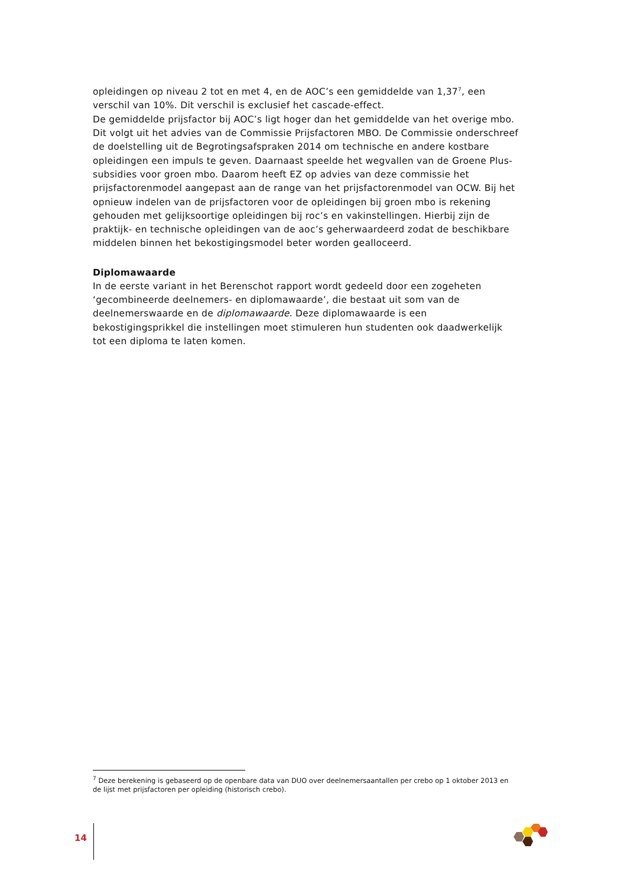opleidingen op niveau 2 tot en met 4, en de AOC’s een gemiddelde van 1,37<sup>7</sup>, een verschil van 10%. Dit verschil is exclusief het cascade-effect.
De gemiddelde prijsfactor bij AOC’s ligt hoger dan het gemiddelde van het overige mbo. Dit volgt uit het advies van de Commissie Prijsfactoren MBO. De Commissie onderschreef de doelstelling uit de Begrotingsafspraken 2014 om technische en andere kostbare opleidingen een impuls te geven. Daarnaast speelde het wegvallen van de Groene Plus-subsidies voor groen mbo. Daarom heeft EZ op advies van deze commissie het prijsfactorenmodel aangepast aan de range van het prijsfactorenmodel van OCW. Bij het opnieuw indelen van de prijsfactoren voor de opleidingen bij groen mbo is rekening gehouden met gelijksoortige opleidingen bij roc’s en vakinstellingen. Hierbij zijn de praktijk- en technische opleidingen van de aoc’s geherwaardeerd zodat de beschikbare middelen binnen het bekostigingsmodel beter worden gealloceerd.
Diplomawaarde
In de eerste variant in het Berenschot rapport wordt gedeeld door een zogeheten ‘gecombineerde deelnemers- en diplomawaarde’, die bestaat uit som van de deelnemerswaarde en de diplomawaarde. Deze diplomawaarde is een bekostigingsprikkel die instellingen moet stimuleren hun studenten ook daadwerkelijk tot een diploma te laten komen.
<sup>7</sup> Deze berekening is gebaseerd op de openbare data van DUO over deelnemersaantallen per crebo op 1 oktober 2013 en de lijst met prijsfactoren per opleiding (historisch crebo).
14